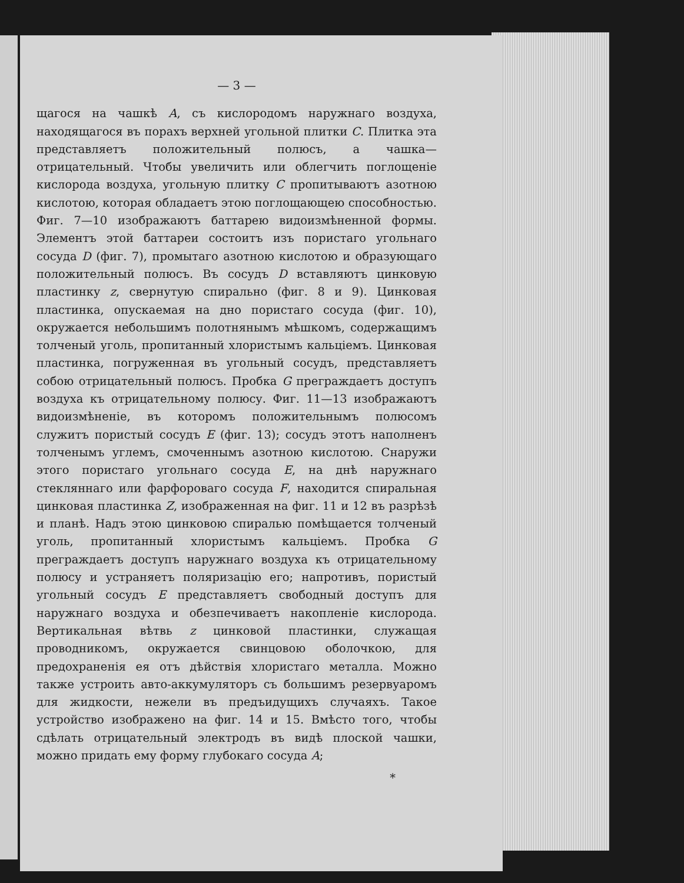— 3 —
щагося на чашкѣ A, съ кислородомъ наружнаго воздуха, находящагося въ порахъ верхней угольной плитки C. Плитка эта представляетъ положительный полюсъ, а чашка—отрицательный. Чтобы увеличить или облегчить поглощенiе кислорода воздуха, угольную плитку C пропитываютъ азотною кислотою, которая обладаетъ этою поглощающею способностью. Фиг. 7—10 изображаютъ баттарею видоизмѣненной формы. Элементъ этой баттареи состоитъ изъ пористаго угольнаго сосуда D (фиг. 7), промытаго азотною кислотою и образующаго положительный полюсъ. Въ сосудъ D вставляютъ цинковую пластинку z, свернутую спирально (фиг. 8 и 9). Цинковая пластинка, опускаемая на дно пористаго сосуда (фиг. 10), окружается небольшимъ полотнянымъ мѣшкомъ, содержащимъ толченый уголь, пропитанный хлористымъ кальцiемъ. Цинковая пластинка, погруженная въ угольный сосудъ, представляетъ собою отрицательный полюсъ. Пробка G преграждаетъ доступъ воздуха къ отрицательному полюсу. Фиг. 11—13 изображаютъ видоизмѣненiе, въ которомъ положительнымъ полюсомъ служитъ пористый сосудъ E (фиг. 13); сосудъ этотъ наполненъ толченымъ углемъ, смоченнымъ азотною кислотою. Снаружи этого пористаго угольнаго сосуда E, на днѣ наружнаго стекляннаго или фарфороваго сосуда F, находится спиральная цинковая пластинка Z, изображенная на фиг. 11 и 12 въ разрѣзѣ и планѣ. Надъ этою цинковою спиралью помѣщается толченый уголь, пропитанный хлористымъ кальцiемъ. Пробка G преграждаетъ доступъ наружнаго воздуха къ отрицательному полюсу и устраняетъ поляризацiю его; напротивъ, пористый угольный сосудъ E представляетъ свободный доступъ для наружнаго воздуха и обезпечиваетъ накопленiе кислорода. Вертикальная вѣтвь z цинковой пластинки, служащая проводникомъ, окружается свинцовою оболочкою, для предохраненiя ея отъ дѣйствiя хлористаго металла. Можно также устроить авто-аккумуляторъ съ большимъ резервуаромъ для жидкости, нежели въ предъидущихъ случаяхъ. Такое устройство изображено на фиг. 14 и 15. Вмѣсто того, чтобы сдѣлать отрицательный электродъ въ видѣ плоской чашки, можно придать ему форму глубокаго сосуда A;
*